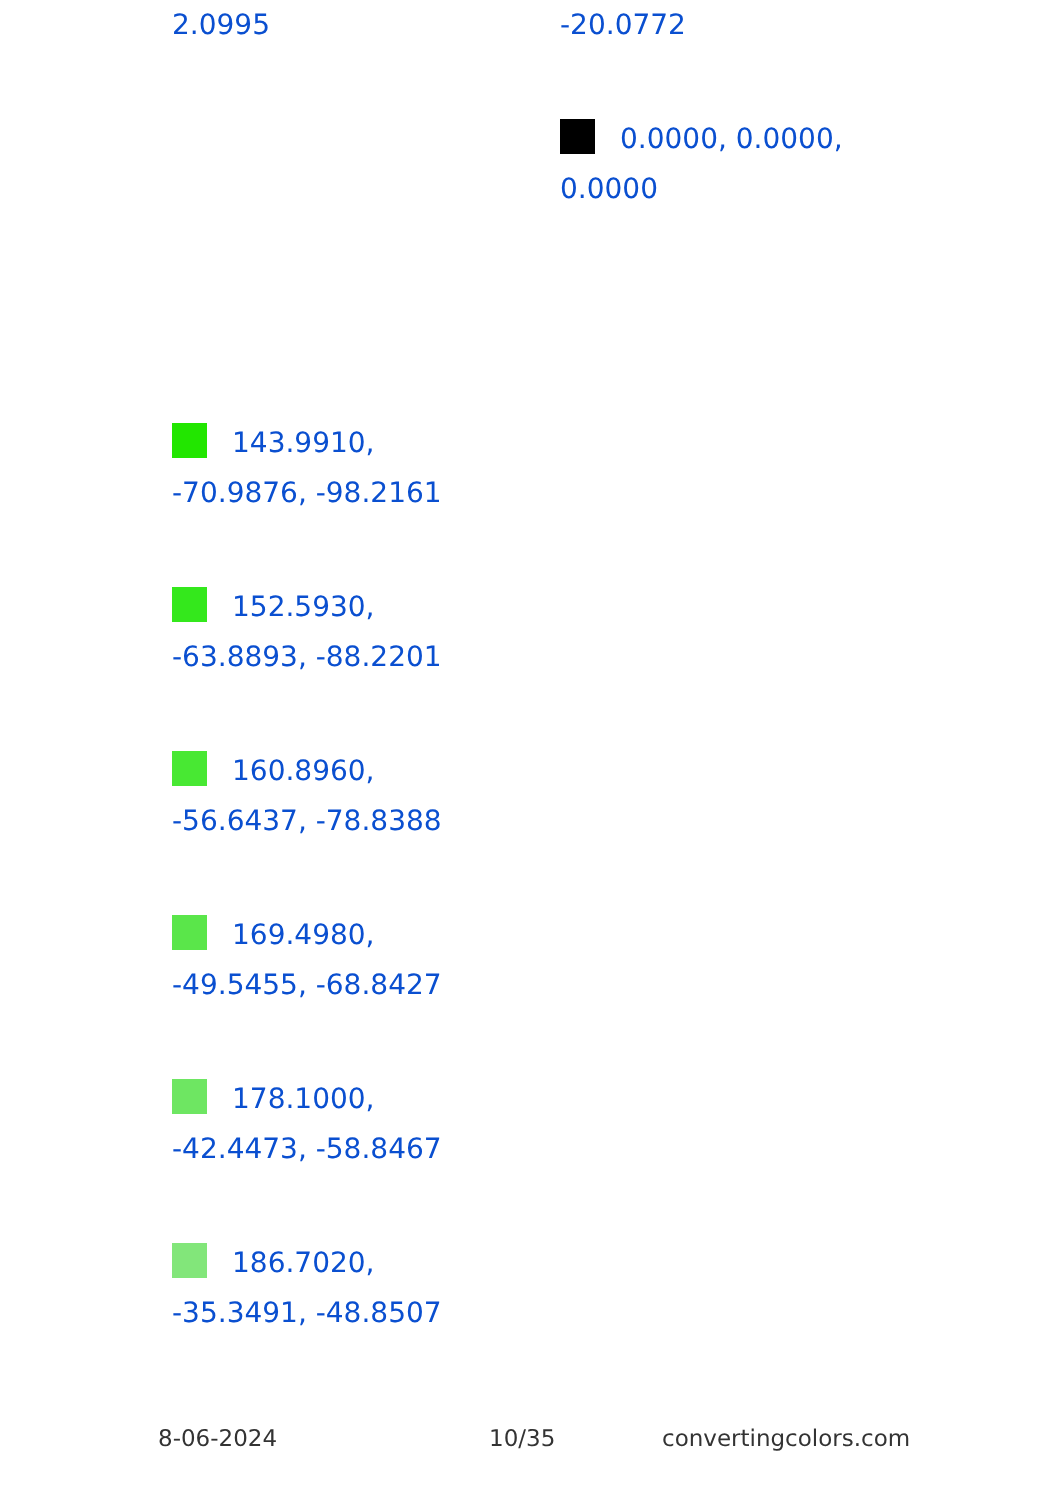2.0995 -20.0772
0.0000, 0.0000, 0.0000
143.9910, -70.9876, -98.2161
152.5930, -63.8893, -88.2201
160.8960, -56.6437, -78.8388
169.4980, -49.5455, -68.8427
178.1000, -42.4473, -58.8467
186.7020, -35.3491, -48.8507
8-06-2024 10/35 convertingcolors.com